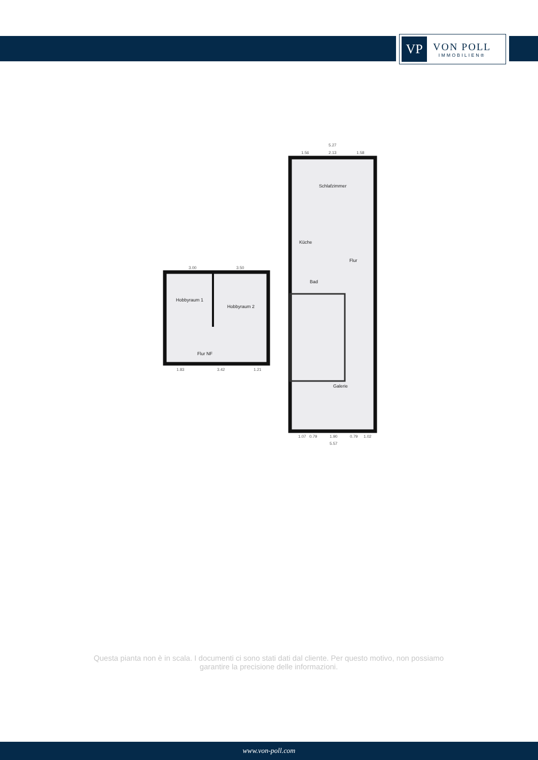VP
VON POLL
IMMOBILIEN®
Schlafzimmer
Küche
Flur
Bad
Galerie
Hobbyraum 1
Hobbyraum 2
Flur NF
5.27
1.56
2.13
1.58
3.00
3.50
1.83
3.42
1.21
1.07
0.79
1.90
0.79
1.02
5.57
Questa pianta non è in scala. I documenti ci sono stati dati dal cliente. Per questo motivo, non possiamo garantire la precisione delle informazioni.
www.von-poll.com